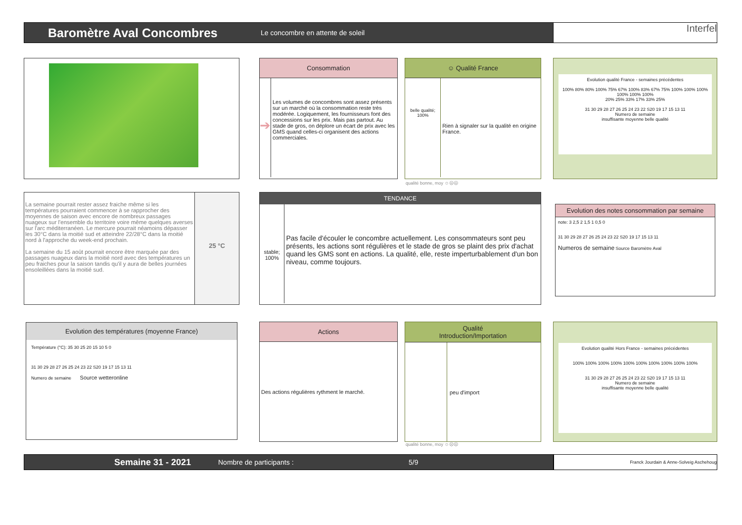Baromètre Aval Concombres
Le concombre en attente de soleil
Interfel
Consommation
➔
Les volumes de concombres sont assez présents sur un marché où la consommation reste très modérée. Logiquement, les fournisseurs font des concessions sur les prix. Mais pas partout. Au stade de gros, on déplore un écart de prix avec les GMS quand celles-ci organisent des actions commerciales.
☺ Qualité France
belle qualité; 100%
Rien à signaler sur la qualité en origine France.
qualité bonne, moy ☺☹☹
Evolution qualité France - semaines précédentes
100% 80% 80% 100% 75% 67% 100% 83% 67% 75% 100% 100% 100% 100% 100% 100%
20% 25% 33% 17% 33% 25%
31 30 29 28 27 26 25 24 23 22 S20 19 17 15 13 11
Numero de semaine
insuffisante moyenne belle qualité
La semaine pourrait rester assez fraiche même si les températures pourraient commencer à se rapprocher des moyennes de saison avec encore de nombreux passages nuageux sur l'ensemble du territoire voire même quelques averses sur l'arc méditerranéen. Le mercure pourrait néamoins dépasser les 30°C dans la moitié sud et atteindre 22/28°C dans la moitié nord à l'approche du week-end prochain.
La semaine du 15 août pourrait encore être marquée par des passages nuageux dans la moitié nord avec des températures un peu fraiches pour la saison tandis qu'il y aura de belles journées ensoleillées dans la moitié sud.
25 °C
TENDANCE
stable;
100%
Pas facile d'écouler le concombre actuellement. Les consommateurs sont peu présents, les actions sont régulières et le stade de gros se plaint des prix d'achat quand les GMS sont en actions. La qualité, elle, reste imperturbablement d'un bon niveau, comme toujours.
Evolution des notes consommation par semaine
note: 3 2,5 2 1,5 1 0,5 0
31 30 29 28 27 26 25 24 23 22 S20 19 17 15 13 11
Numeros de semaine Source Baromètre Aval
Evolution des températures (moyenne France)
Température (°C): 35 30 25 20 15 10 5 0
31 30 29 28 27 26 25 24 23 22 S20 19 17 15 13 11
Numero de semaine Source wetteronline
Actions
Des actions régulières rythment le marché.
Qualité
Introduction/Importation
peu d'import
qualité bonne, moy ☺☹☹
Evolution qualité Hors France - semaines précédentes
100% 100% 100% 100% 100% 100% 100% 100% 100% 100%
31 30 29 28 27 26 25 24 23 22 S20 19 17 15 13 11
Numero de semaine
insuffisante moyenne belle qualité
Semaine 31 - 2021 Nombre de participants : 5/9 Franck Jourdain & Anne-Solveig Aschehoug